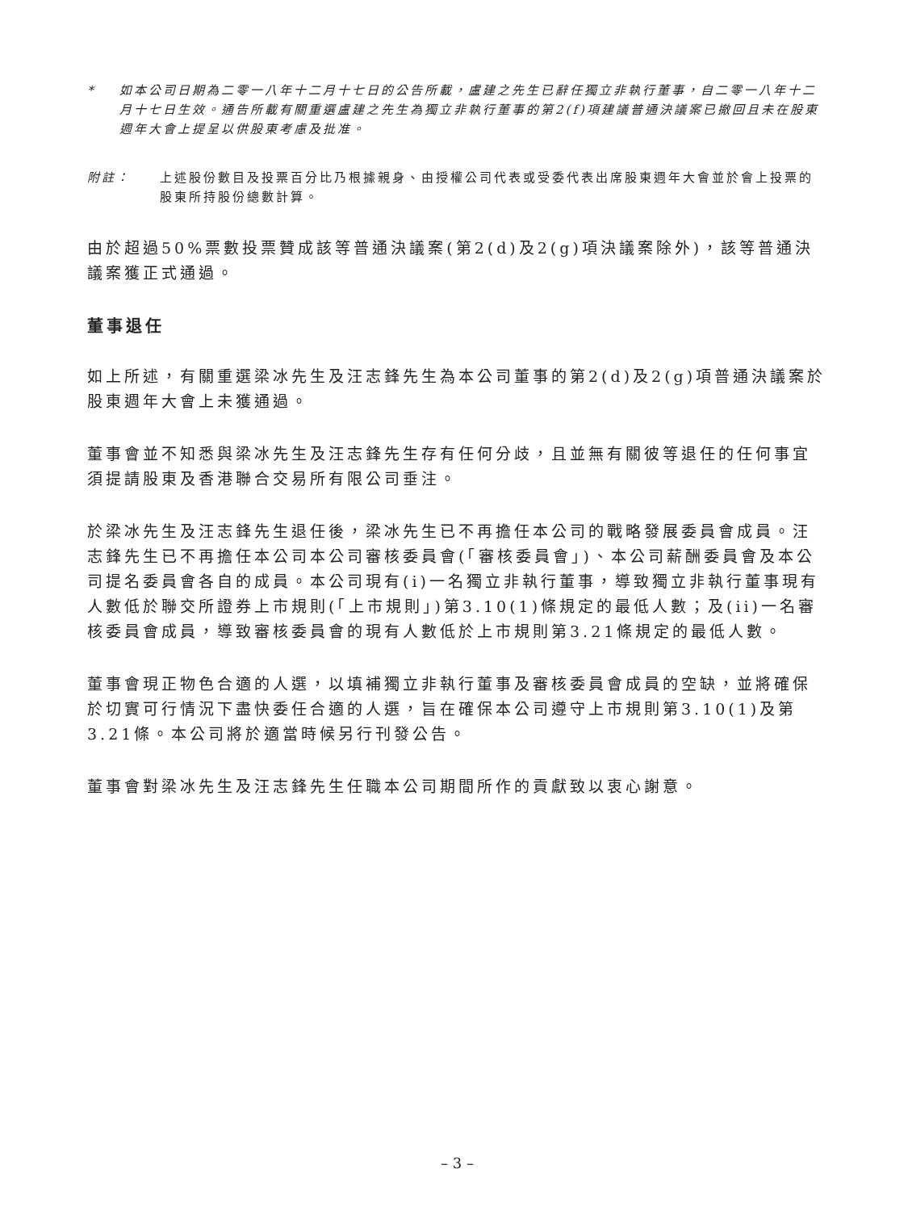* 如本公司日期為二零一八年十二月十七日的公告所載，盧建之先生已辭任獨立非執行董事，自二零一八年十二月十七日生效。通告所載有關重選盧建之先生為獨立非執行董事的第2(f)項建議普通決議案已撤回且未在股東週年大會上提呈以供股東考慮及批准。
附註： 上述股份數目及投票百分比乃根據親身、由授權公司代表或受委代表出席股東週年大會並於會上投票的股東所持股份總數計算。
由於超過50%票數投票贊成該等普通決議案(第2(d)及2(g)項決議案除外)，該等普通決議案獲正式通過。
董事退任
如上所述，有關重選梁冰先生及汪志鋒先生為本公司董事的第2(d)及2(g)項普通決議案於股東週年大會上未獲通過。
董事會並不知悉與梁冰先生及汪志鋒先生存有任何分歧，且並無有關彼等退任的任何事宜須提請股東及香港聯合交易所有限公司垂注。
於梁冰先生及汪志鋒先生退任後，梁冰先生已不再擔任本公司的戰略發展委員會成員。汪志鋒先生已不再擔任本公司本公司審核委員會(「審核委員會」)、本公司薪酬委員會及本公司提名委員會各自的成員。本公司現有(i)一名獨立非執行董事，導致獨立非執行董事現有人數低於聯交所證券上市規則(「上市規則」)第3.10(1)條規定的最低人數；及(ii)一名審核委員會成員，導致審核委員會的現有人數低於上市規則第3.21條規定的最低人數。
董事會現正物色合適的人選，以填補獨立非執行董事及審核委員會成員的空缺，並將確保於切實可行情況下盡快委任合適的人選，旨在確保本公司遵守上市規則第3.10(1)及第3.21條。本公司將於適當時候另行刊發公告。
董事會對梁冰先生及汪志鋒先生任職本公司期間所作的貢獻致以衷心謝意。
– 3 –